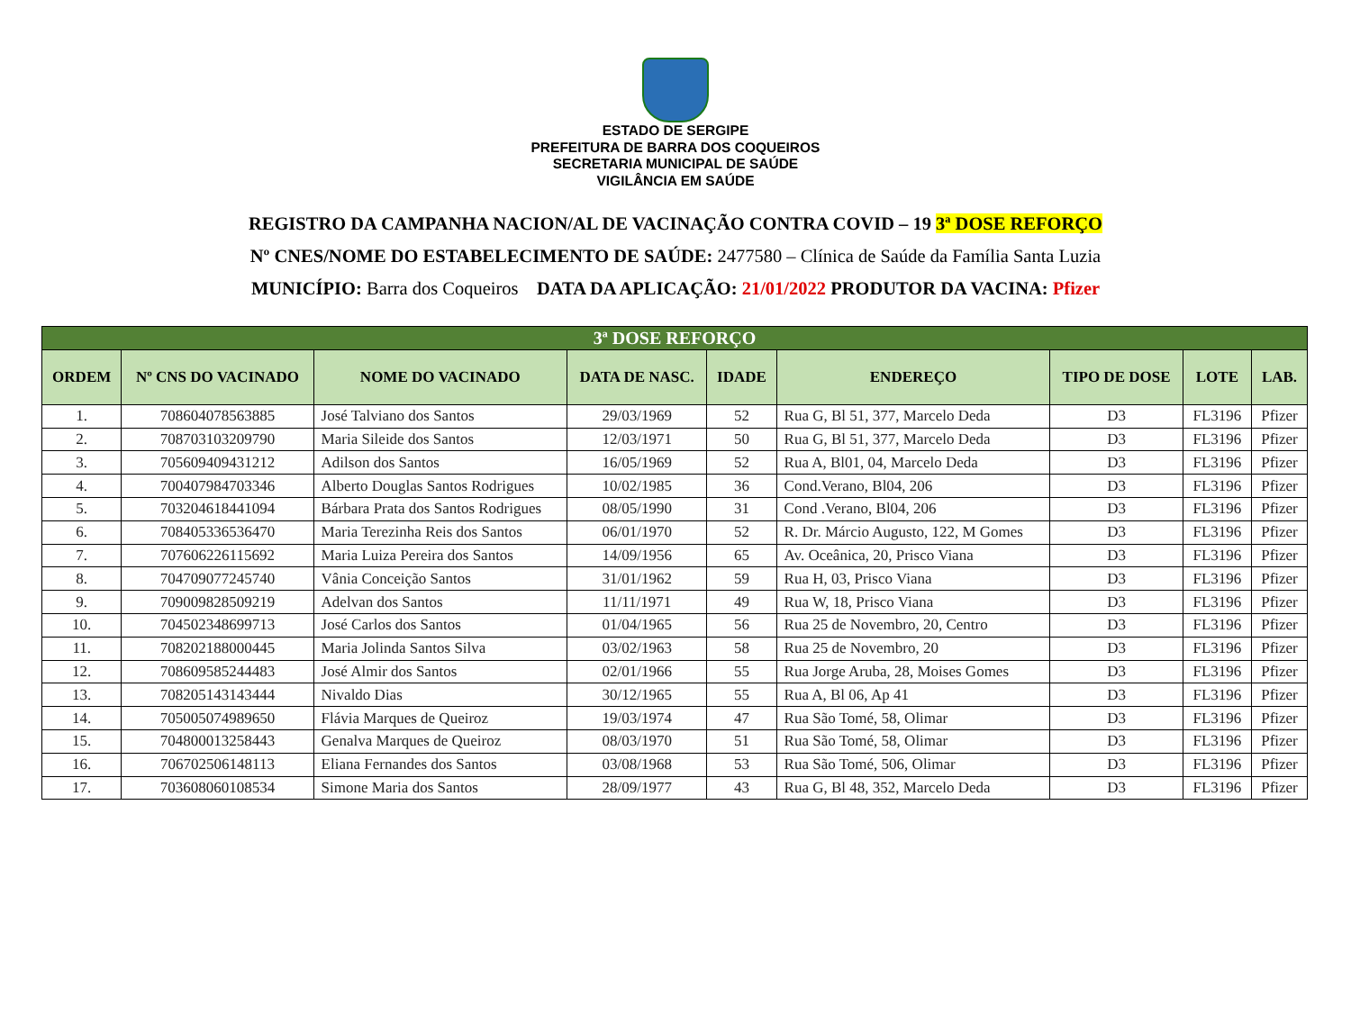ESTADO DE SERGIPE
PREFEITURA DE BARRA DOS COQUEIROS
SECRETARIA MUNICIPAL DE SAÚDE
VIGILÂNCIA EM SAÚDE
REGISTRO DA CAMPANHA NACION/AL DE VACINAÇÃO CONTRA COVID – 19 3ª DOSE REFORÇO
Nº CNES/NOME DO ESTABELECIMENTO DE SAÚDE: 2477580 – Clínica de Saúde da Família Santa Luzia
MUNICÍPIO: Barra dos Coqueiros DATA DA APLICAÇÃO: 21/01/2022 PRODUTOR DA VACINA: Pfizer
| 3ª DOSE REFORÇO | | | | | | | | |
| ORDEM | Nº CNS DO VACINADO | NOME DO VACINADO | DATA DE NASC. | IDADE | ENDEREÇO | TIPO DE DOSE | LOTE | LAB. |
| 1. | 708604078563885 | José Talviano dos Santos | 29/03/1969 | 52 | Rua G, Bl 51, 377, Marcelo Deda | D3 | FL3196 | Pfizer |
| 2. | 708703103209790 | Maria Sileide dos Santos | 12/03/1971 | 50 | Rua G, Bl 51, 377, Marcelo Deda | D3 | FL3196 | Pfizer |
| 3. | 705609409431212 | Adilson dos Santos | 16/05/1969 | 52 | Rua A, Bl01, 04, Marcelo Deda | D3 | FL3196 | Pfizer |
| 4. | 700407984703346 | Alberto Douglas Santos Rodrigues | 10/02/1985 | 36 | Cond.Verano, Bl04, 206 | D3 | FL3196 | Pfizer |
| 5. | 703204618441094 | Bárbara Prata dos Santos Rodrigues | 08/05/1990 | 31 | Cond .Verano, Bl04, 206 | D3 | FL3196 | Pfizer |
| 6. | 708405336536470 | Maria Terezinha Reis dos Santos | 06/01/1970 | 52 | R. Dr. Márcio Augusto, 122, M Gomes | D3 | FL3196 | Pfizer |
| 7. | 707606226115692 | Maria Luiza Pereira dos Santos | 14/09/1956 | 65 | Av. Oceânica, 20, Prisco Viana | D3 | FL3196 | Pfizer |
| 8. | 704709077245740 | Vânia Conceição Santos | 31/01/1962 | 59 | Rua H, 03, Prisco Viana | D3 | FL3196 | Pfizer |
| 9. | 709009828509219 | Adelvan dos Santos | 11/11/1971 | 49 | Rua W, 18, Prisco Viana | D3 | FL3196 | Pfizer |
| 10. | 704502348699713 | José Carlos dos Santos | 01/04/1965 | 56 | Rua 25 de Novembro, 20, Centro | D3 | FL3196 | Pfizer |
| 11. | 708202188000445 | Maria Jolinda Santos Silva | 03/02/1963 | 58 | Rua 25 de Novembro, 20 | D3 | FL3196 | Pfizer |
| 12. | 708609585244483 | José Almir dos Santos | 02/01/1966 | 55 | Rua Jorge Aruba, 28, Moises Gomes | D3 | FL3196 | Pfizer |
| 13. | 708205143143444 | Nivaldo Dias | 30/12/1965 | 55 | Rua A, Bl 06, Ap 41 | D3 | FL3196 | Pfizer |
| 14. | 705005074989650 | Flávia Marques de Queiroz | 19/03/1974 | 47 | Rua São Tomé, 58, Olimar | D3 | FL3196 | Pfizer |
| 15. | 704800013258443 | Genalva Marques de Queiroz | 08/03/1970 | 51 | Rua São Tomé, 58, Olimar | D3 | FL3196 | Pfizer |
| 16. | 706702506148113 | Eliana Fernandes dos Santos | 03/08/1968 | 53 | Rua São Tomé, 506, Olimar | D3 | FL3196 | Pfizer |
| 17. | 703608060108534 | Simone Maria dos Santos | 28/09/1977 | 43 | Rua G, Bl 48, 352, Marcelo Deda | D3 | FL3196 | Pfizer |